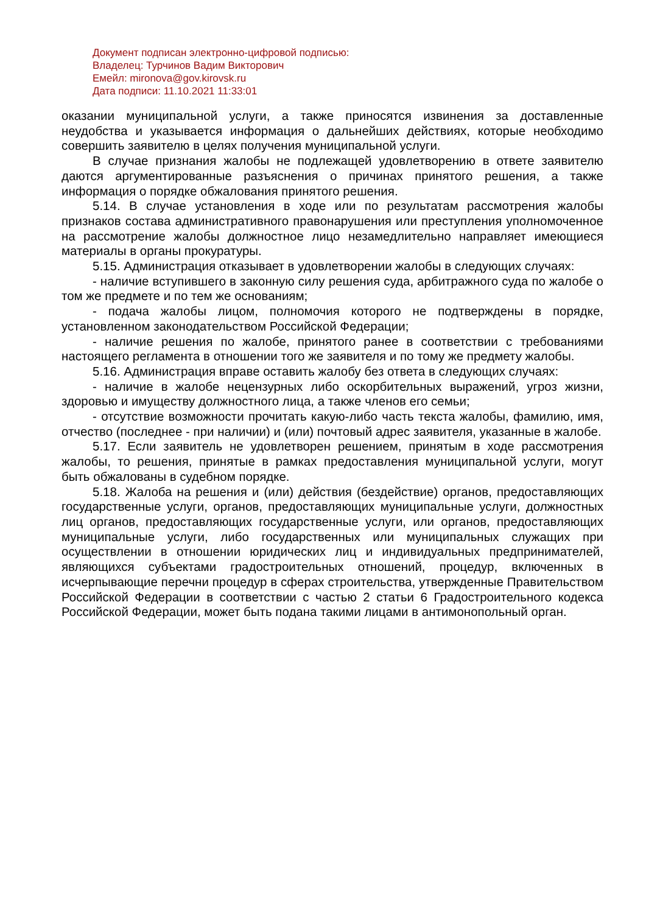Документ подписан электронно-цифровой подписью:
Владелец: Турчинов Вадим Викторович
Емейл: mironova@gov.kirovsk.ru
Дата подписи: 11.10.2021 11:33:01
оказании муниципальной услуги, а также приносятся извинения за доставленные неудобства и указывается информация о дальнейших действиях, которые необходимо совершить заявителю в целях получения муниципальной услуги.
В случае признания жалобы не подлежащей удовлетворению в ответе заявителю даются аргументированные разъяснения о причинах принятого решения, а также информация о порядке обжалования принятого решения.
5.14. В случае установления в ходе или по результатам рассмотрения жалобы признаков состава административного правонарушения или преступления уполномоченное на рассмотрение жалобы должностное лицо незамедлительно направляет имеющиеся материалы в органы прокуратуры.
5.15. Администрация отказывает в удовлетворении жалобы в следующих случаях:
- наличие вступившего в законную силу решения суда, арбитражного суда по жалобе о том же предмете и по тем же основаниям;
- подача жалобы лицом, полномочия которого не подтверждены в порядке, установленном законодательством Российской Федерации;
- наличие решения по жалобе, принятого ранее в соответствии с требованиями настоящего регламента в отношении того же заявителя и по тому же предмету жалобы.
5.16. Администрация вправе оставить жалобу без ответа в следующих случаях:
- наличие в жалобе нецензурных либо оскорбительных выражений, угроз жизни, здоровью и имуществу должностного лица, а также членов его семьи;
- отсутствие возможности прочитать какую-либо часть текста жалобы, фамилию, имя, отчество (последнее - при наличии) и (или) почтовый адрес заявителя, указанные в жалобе.
5.17. Если заявитель не удовлетворен решением, принятым в ходе рассмотрения жалобы, то решения, принятые в рамках предоставления муниципальной услуги, могут быть обжалованы в судебном порядке.
5.18. Жалоба на решения и (или) действия (бездействие) органов, предоставляющих государственные услуги, органов, предоставляющих муниципальные услуги, должностных лиц органов, предоставляющих государственные услуги, или органов, предоставляющих муниципальные услуги, либо государственных или муниципальных служащих при осуществлении в отношении юридических лиц и индивидуальных предпринимателей, являющихся субъектами градостроительных отношений, процедур, включенных в исчерпывающие перечни процедур в сферах строительства, утвержденные Правительством Российской Федерации в соответствии с частью 2 статьи 6 Градостроительного кодекса Российской Федерации, может быть подана такими лицами в антимонопольный орган.